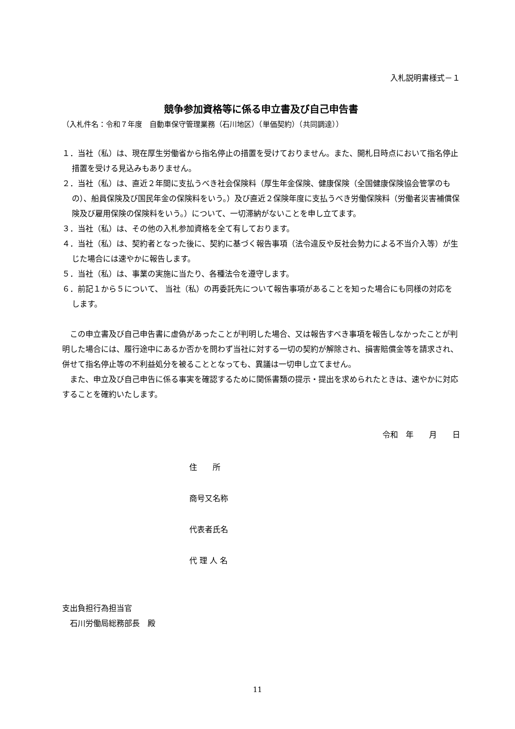入札説明書様式－１
競争参加資格等に係る申立書及び自己申告書
（入札件名：令和７年度　自動車保守管理業務（石川地区）（単価契約）（共同調達））
１．当社（私）は、現在厚生労働省から指名停止の措置を受けておりません。また、開札日時点において指名停止措置を受ける見込みもありません。
２．当社（私）は、直近２年間に支払うべき社会保険料（厚生年金保険、健康保険（全国健康保険協会管掌のもの）、船員保険及び国民年金の保険料をいう。）及び直近２保険年度に支払うべき労働保険料（労働者災害補償保険及び雇用保険の保険料をいう。）について、一切滞納がないことを申し立てます。
３．当社（私）は、その他の入札参加資格を全て有しております。
４．当社（私）は、契約者となった後に、契約に基づく報告事項（法令違反や反社会勢力による不当介入等）が生じた場合には速やかに報告します。
５．当社（私）は、事業の実施に当たり、各種法令を遵守します。
６．前記１から５について、 当社（私）の再委託先について報告事項があることを知った場合にも同様の対応をします。
　この申立書及び自己申告書に虚偽があったことが判明した場合、又は報告すべき事項を報告しなかったことが判明した場合には、履行途中にあるか否かを問わず当社に対する一切の契約が解除され、損害賠償金等を請求され、併せて指名停止等の不利益処分を被ることとなっても、異議は一切申し立てません。
　また、申立及び自己申告に係る事実を確認するために関係書類の提示・提出を求められたときは、速やかに対応することを確約いたします。
令和　年　　月　　日
住　　所
商号又名称
代表者氏名
代 理 人 名
支出負担行為担当官
　石川労働局総務部長　殿
11